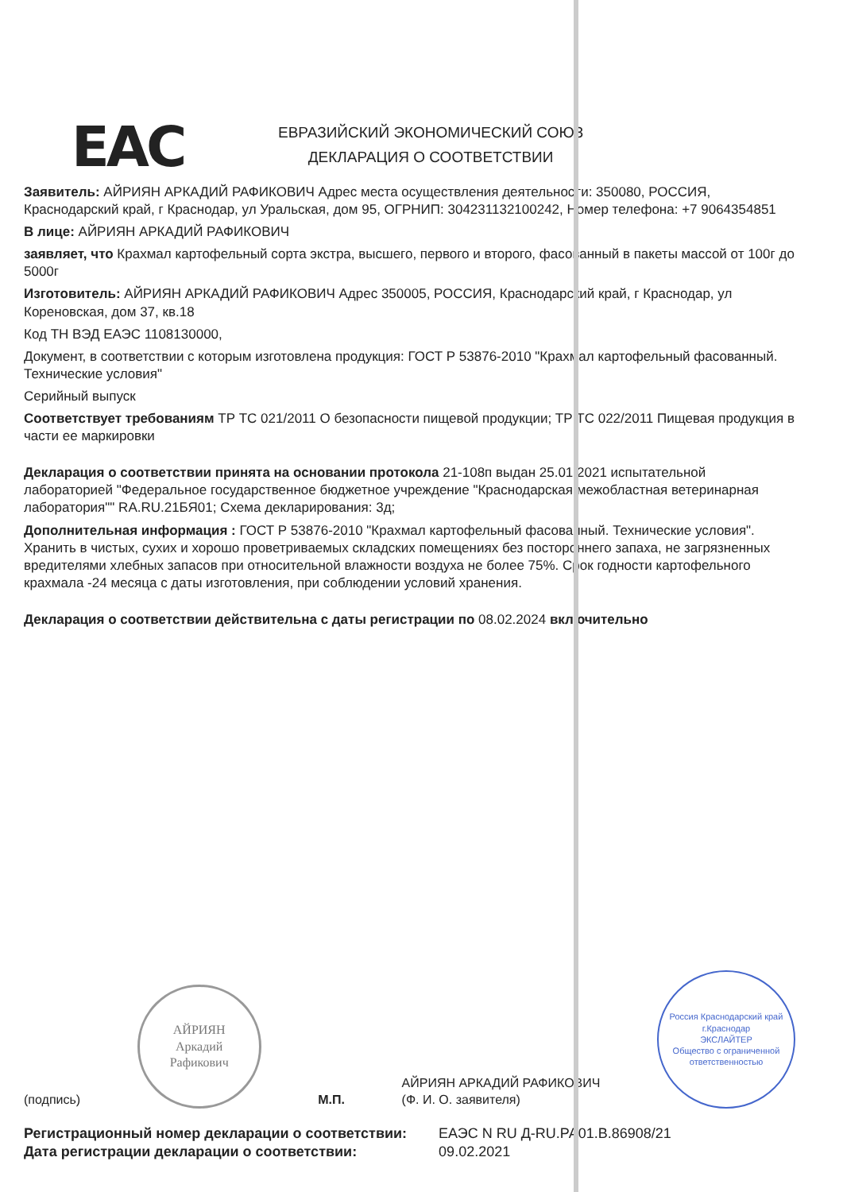EAC
ЕВРАЗИЙСКИЙ ЭКОНОМИЧЕСКИЙ СОЮЗ
ДЕКЛАРАЦИЯ О СООТВЕТСТВИИ
Заявитель: АЙРИЯН АРКАДИЙ РАФИКОВИЧ Адрес места осуществления деятельности: 350080, РОССИЯ, Краснодарский край, г Краснодар, ул Уральская, дом 95, ОГРНИП: 304231132100242, Номер телефона: +7 9064354851
В лице: АЙРИЯН АРКАДИЙ РАФИКОВИЧ
заявляет, что Крахмал картофельный сорта экстра, высшего, первого и второго, фасованный в пакеты массой от 100г до 5000г
Изготовитель: АЙРИЯН АРКАДИЙ РАФИКОВИЧ Адрес 350005, РОССИЯ, Краснодарский край, г Краснодар, ул Кореновская, дом 37, кв.18
Код ТН ВЭД ЕАЭС 1108130000,
Документ, в соответствии с которым изготовлена продукция: ГОСТ Р 53876-2010 "Крахмал картофельный фасованный. Технические условия"
Серийный выпуск
Соответствует требованиям ТР ТС 021/2011 О безопасности пищевой продукции; ТР ТС 022/2011 Пищевая продукция в части ее маркировки
Декларация о соответствии принята на основании протокола 21-108п выдан 25.01.2021 испытательной лабораторией "Федеральное государственное бюджетное учреждение "Краснодарская межобластная ветеринарная лаборатория"" RA.RU.21БЯ01; Схема декларирования: 3д;
Дополнительная информация : ГОСТ Р 53876-2010 "Крахмал картофельный фасованный. Технические условия". Хранить в чистых, сухих и хорошо проветриваемых складских помещениях без постороннего запаха, не загрязненных вредителями хлебных запасов при относительной влажности воздуха не более 75%. Срок годности картофельного крахмала -24 месяца с даты изготовления, при соблюдении условий хранения.
Декларация о соответствии действительна с даты регистрации по 08.02.2024 включительно
(подпись)
АЙРИЯН
Аркадий
Рафикович
М.П.
АЙРИЯН АРКАДИЙ РАФИКОВИЧ
(Ф. И. О. заявителя)
Россия Краснодарский край г.Краснодар
ЭКСЛАЙТЕР
Общество с ограниченной ответственностью
Регистрационный номер декларации о соответствии:
Дата регистрации декларации о соответствии:
ЕАЭС N RU Д-RU.РА01.В.86908/21
09.02.2021